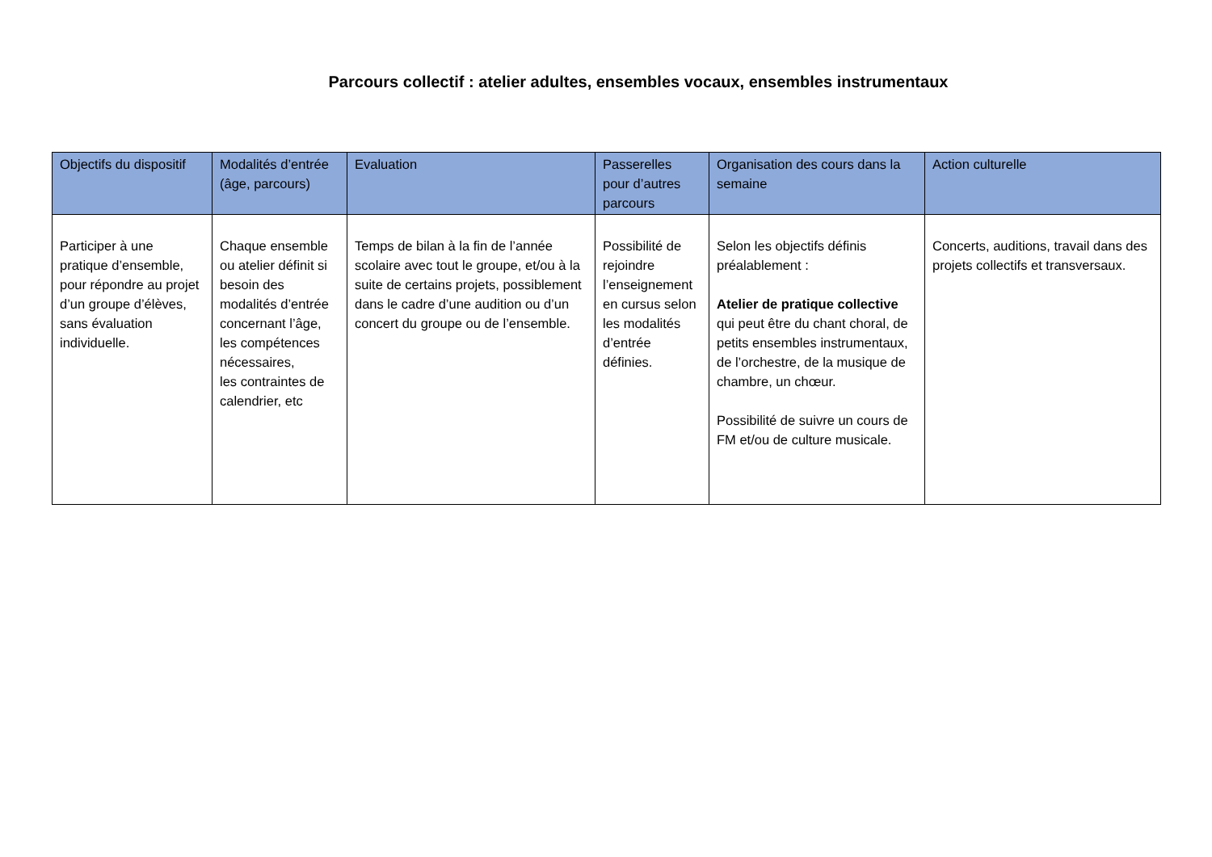Parcours collectif : atelier adultes, ensembles vocaux, ensembles instrumentaux
| Objectifs du dispositif | Modalités d’entrée (âge, parcours) | Evaluation | Passerelles pour d’autres parcours | Organisation des cours dans la semaine | Action culturelle |
| --- | --- | --- | --- | --- | --- |
| Participer à une pratique d’ensemble, pour répondre au projet d’un groupe d’élèves, sans évaluation individuelle. | Chaque ensemble ou atelier définit si besoin des modalités d’entrée concernant l’âge, les compétences nécessaires, les contraintes de calendrier, etc | Temps de bilan à la fin de l’année scolaire avec tout le groupe, et/ou à la suite de certains projets, possiblement dans le cadre d’une audition ou d’un concert du groupe ou de l’ensemble. | Possibilité de rejoindre l’enseignement en cursus selon les modalités d’entrée définies. | Selon les objectifs définis préalablement : Atelier de pratique collective qui peut être du chant choral, de petits ensembles instrumentaux, de l’orchestre, de la musique de chambre, un chœur. Possibilité de suivre un cours de FM et/ou de culture musicale. | Concerts, auditions, travail dans des projets collectifs et transversaux. |